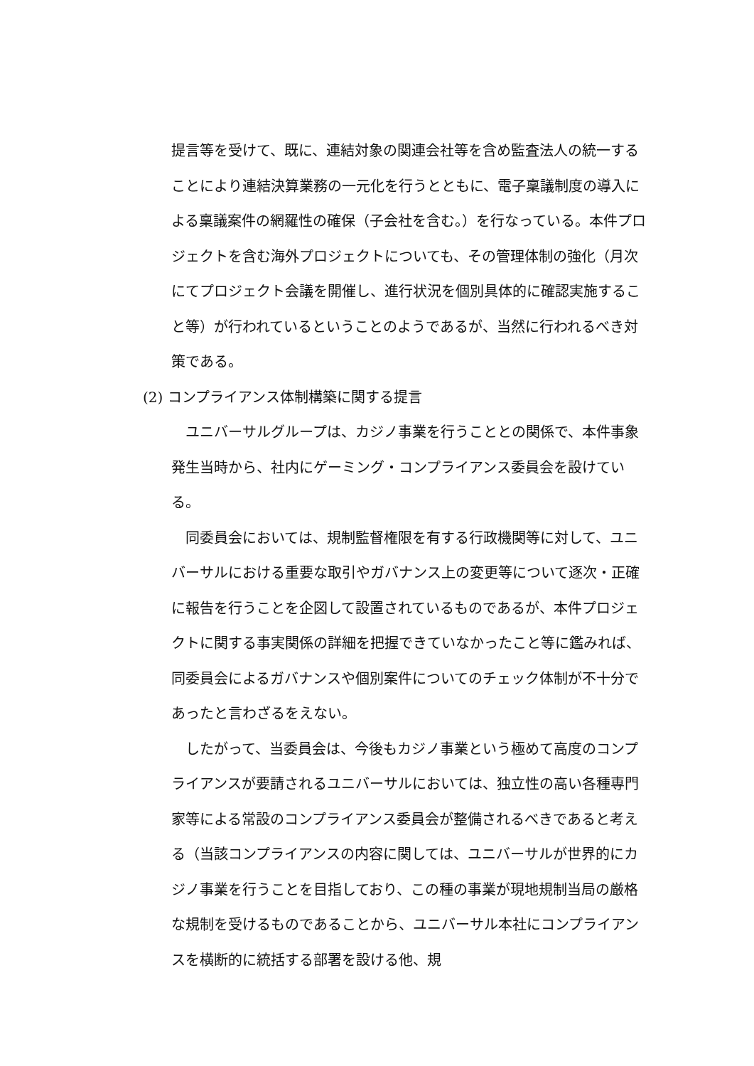提言等を受けて、既に、連結対象の関連会社等を含め監査法人の統一することにより連結決算業務の一元化を行うとともに、電子稟議制度の導入による稟議案件の網羅性の確保（子会社を含む。）を行なっている。本件プロジェクトを含む海外プロジェクトについても、その管理体制の強化（月次にてプロジェクト会議を開催し、進行状況を個別具体的に確認実施すること等）が行われているということのようであるが、当然に行われるべき対策である。
(2) コンプライアンス体制構築に関する提言
ユニバーサルグループは、カジノ事業を行うこととの関係で、本件事象発生当時から、社内にゲーミング・コンプライアンス委員会を設けている。
同委員会においては、規制監督権限を有する行政機関等に対して、ユニバーサルにおける重要な取引やガバナンス上の変更等について逐次・正確に報告を行うことを企図して設置されているものであるが、本件プロジェクトに関する事実関係の詳細を把握できていなかったこと等に鑑みれば、同委員会によるガバナンスや個別案件についてのチェック体制が不十分であったと言わざるをえない。
したがって、当委員会は、今後もカジノ事業という極めて高度のコンプライアンスが要請されるユニバーサルにおいては、独立性の高い各種専門家等による常設のコンプライアンス委員会が整備されるべきであると考える（当該コンプライアンスの内容に関しては、ユニバーサルが世界的にカジノ事業を行うことを目指しており、この種の事業が現地規制当局の厳格な規制を受けるものであることから、ユニバーサル本社にコンプライアンスを横断的に統括する部署を設ける他、規